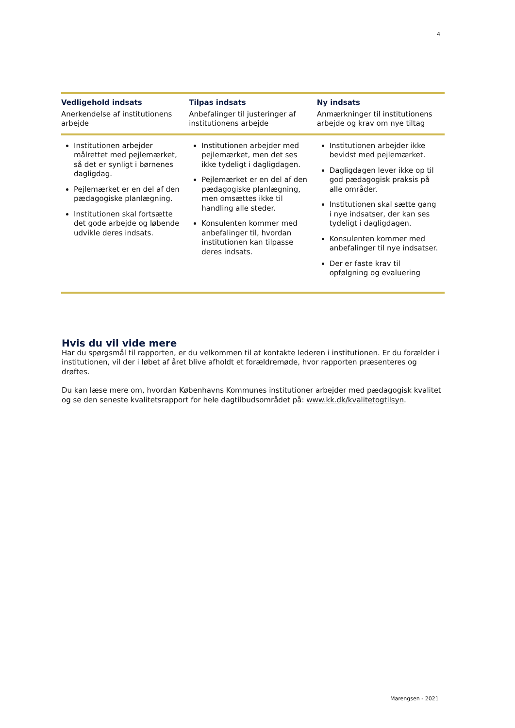4
| Vedligehold indsats Anerkendelse af institutionens arbejde | Tilpas indsats Anbefalinger til justeringer af institutionens arbejde | Ny indsats Anmærkninger til institutionens arbejde og krav om nye tiltag |
| --- | --- | --- |
| Institutionen arbejder målrettet med pejlemærket, så det er synligt i børnenes dagligdag. Pejlemærket er en del af den pædagogiske planlægning. Institutionen skal fortsætte det gode arbejde og løbende udvikle deres indsats. | Institutionen arbejder med pejlemærket, men det ses ikke tydeligt i dagligdagen. Pejlemærket er en del af den pædagogiske planlægning, men omsættes ikke til handling alle steder. Konsulenten kommer med anbefalinger til, hvordan institutionen kan tilpasse deres indsats. | Institutionen arbejder ikke bevidst med pejlemærket. Dagligdagen lever ikke op til god pædagogisk praksis på alle områder. Institutionen skal sætte gang i nye indsatser, der kan ses tydeligt i dagligdagen. Konsulenten kommer med anbefalinger til nye indsatser. Der er faste krav til opfølgning og evaluering |
Hvis du vil vide mere
Har du spørgsmål til rapporten, er du velkommen til at kontakte lederen i institutionen. Er du forælder i institutionen, vil der i løbet af året blive afholdt et forældremøde, hvor rapporten præsenteres og drøftes.
Du kan læse mere om, hvordan Københavns Kommunes institutioner arbejder med pædagogisk kvalitet og se den seneste kvalitetsrapport for hele dagtilbudsområdet på: www.kk.dk/kvalitetogtilsyn.
Marengsen - 2021